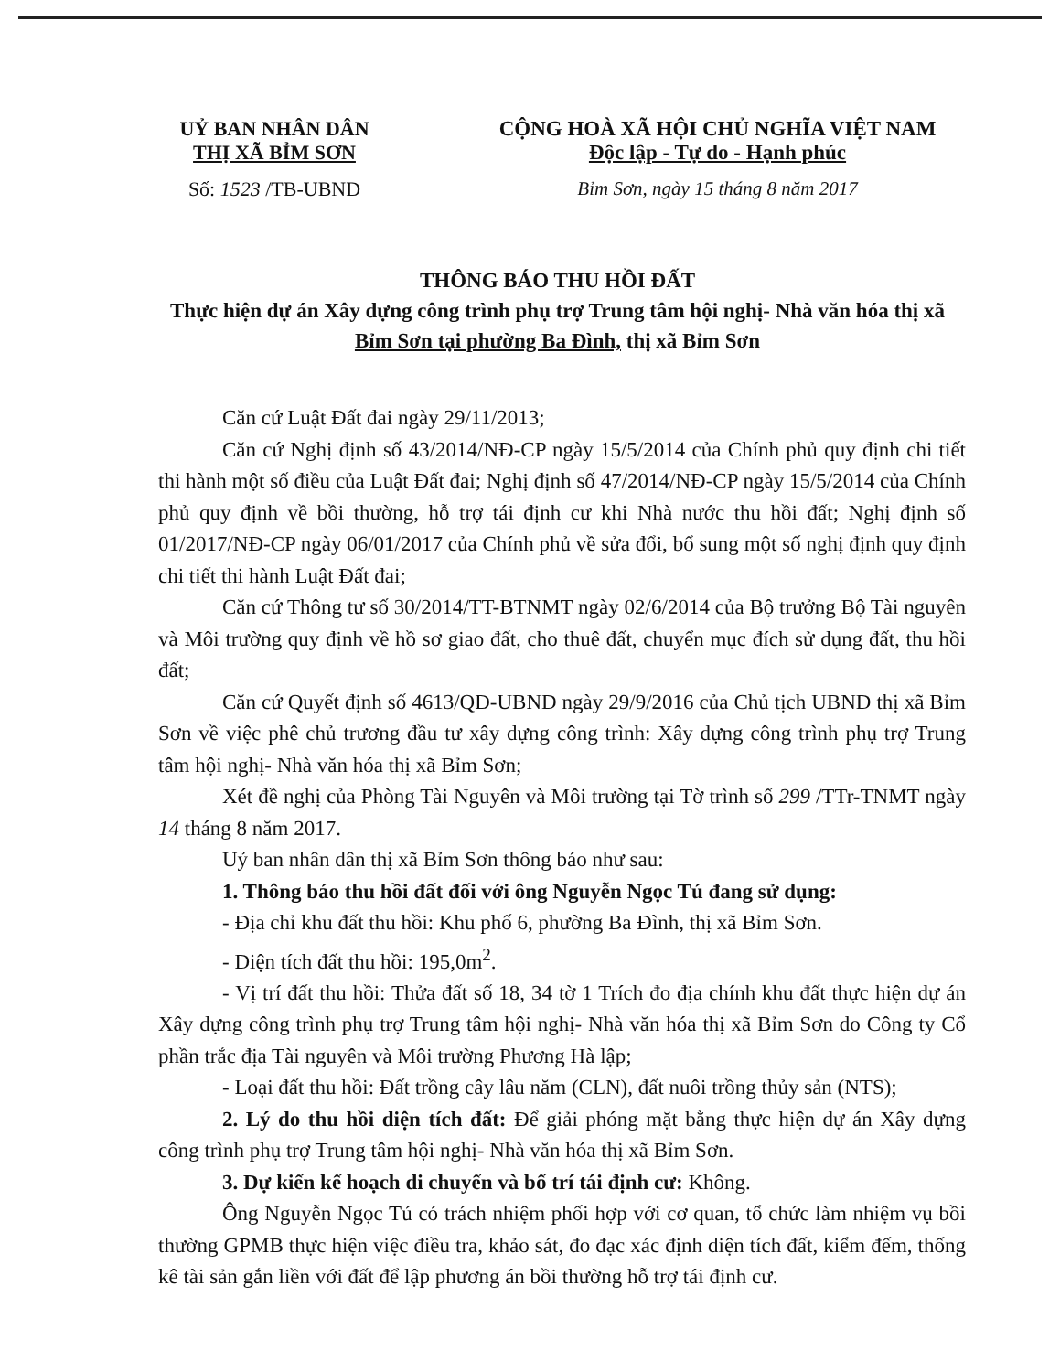UỶ BAN NHÂN DÂN
THỊ XÃ BỈM SƠN
Số: 1523 /TB-UBND
CỘNG HOÀ XÃ HỘI CHỦ NGHĨA VIỆT NAM
Độc lập - Tự do - Hạnh phúc
Bỉm Sơn, ngày 15 tháng 8 năm 2017
THÔNG BÁO THU HỒI ĐẤT
Thực hiện dự án Xây dựng công trình phụ trợ Trung tâm hội nghị- Nhà văn hóa thị xã Bỉm Sơn tại phường Ba Đình, thị xã Bỉm Sơn
Căn cứ Luật Đất đai ngày 29/11/2013;
Căn cứ Nghị định số 43/2014/NĐ-CP ngày 15/5/2014 của Chính phủ quy định chi tiết thi hành một số điều của Luật Đất đai; Nghị định số 47/2014/NĐ-CP ngày 15/5/2014 của Chính phủ quy định về bồi thường, hỗ trợ tái định cư khi Nhà nước thu hồi đất; Nghị định số 01/2017/NĐ-CP ngày 06/01/2017 của Chính phủ về sửa đổi, bổ sung một số nghị định quy định chi tiết thi hành Luật Đất đai;
Căn cứ Thông tư số 30/2014/TT-BTNMT ngày 02/6/2014 của Bộ trưởng Bộ Tài nguyên và Môi trường quy định về hồ sơ giao đất, cho thuê đất, chuyển mục đích sử dụng đất, thu hồi đất;
Căn cứ Quyết định số 4613/QĐ-UBND ngày 29/9/2016 của Chủ tịch UBND thị xã Bỉm Sơn về việc phê chủ trương đầu tư xây dựng công trình: Xây dựng công trình phụ trợ Trung tâm hội nghị- Nhà văn hóa thị xã Bỉm Sơn;
Xét đề nghị của Phòng Tài Nguyên và Môi trường tại Tờ trình số 299 /TTr-TNMT ngày 14 tháng 8 năm 2017.
Uỷ ban nhân dân thị xã Bỉm Sơn thông báo như sau:
1. Thông báo thu hồi đất đối với ông Nguyễn Ngọc Tú đang sử dụng:
- Địa chỉ khu đất thu hồi: Khu phố 6, phường Ba Đình, thị xã Bỉm Sơn.
- Diện tích đất thu hồi: 195,0m<sup>2</sup>.
- Vị trí đất thu hồi: Thửa đất số 18, 34 tờ 1 Trích đo địa chính khu đất thực hiện dự án Xây dựng công trình phụ trợ Trung tâm hội nghị- Nhà văn hóa thị xã Bỉm Sơn do Công ty Cổ phần trắc địa Tài nguyên và Môi trường Phương Hà lập;
- Loại đất thu hồi: Đất trồng cây lâu năm (CLN), đất nuôi trồng thủy sản (NTS);
2. Lý do thu hồi diện tích đất: Để giải phóng mặt bằng thực hiện dự án Xây dựng công trình phụ trợ Trung tâm hội nghị- Nhà văn hóa thị xã Bỉm Sơn.
3. Dự kiến kế hoạch di chuyển và bố trí tái định cư: Không.
Ông Nguyễn Ngọc Tú có trách nhiệm phối hợp với cơ quan, tổ chức làm nhiệm vụ bồi thường GPMB thực hiện việc điều tra, khảo sát, đo đạc xác định diện tích đất, kiểm đếm, thống kê tài sản gắn liền với đất để lập phương án bồi thường hỗ trợ tái định cư.